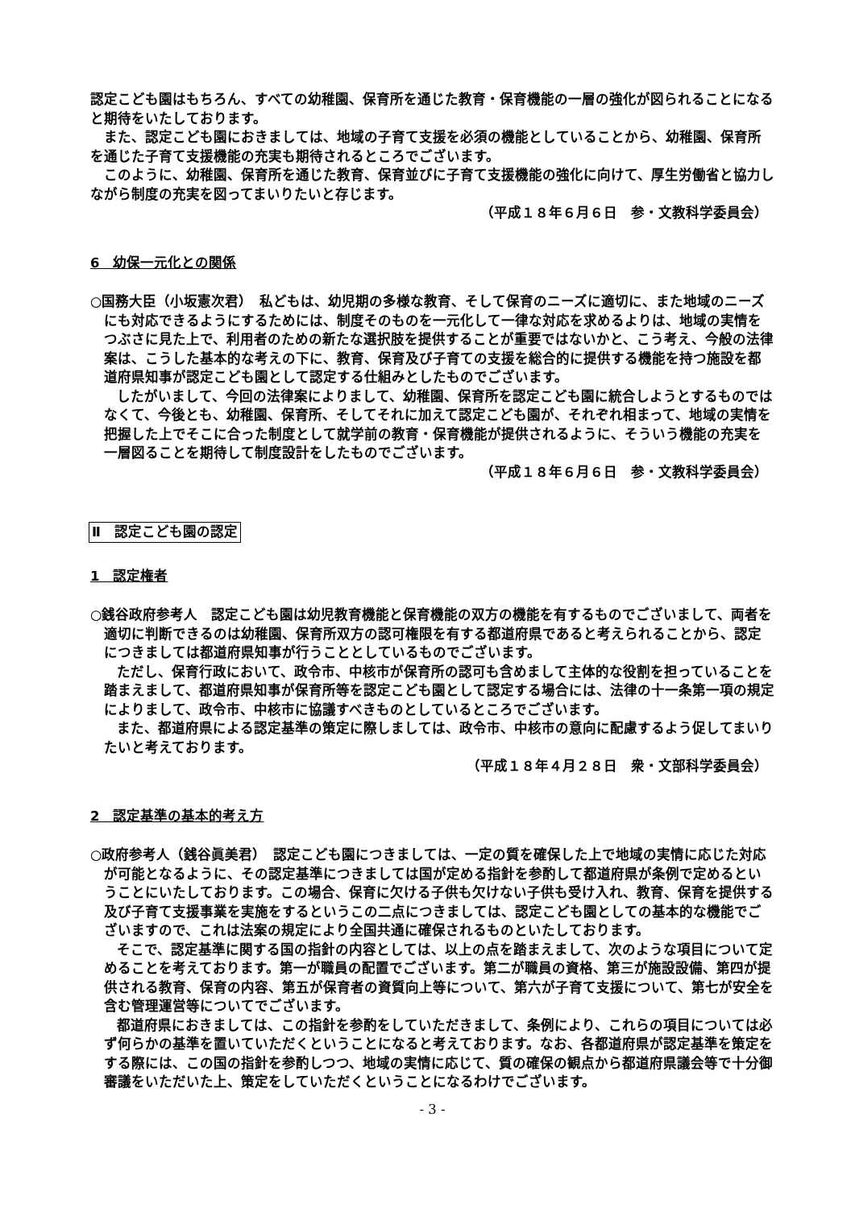認定こども園はもちろん、すべての幼稚園、保育所を通じた教育・保育機能の一層の強化が図られることになると期待をいたしております。
また、認定こども園におきましては、地域の子育て支援を必須の機能としていることから、幼稚園、保育所を通じた子育て支援機能の充実も期待されるところでございます。
このように、幼稚園、保育所を通じた教育、保育並びに子育て支援機能の強化に向けて、厚生労働省と協力しながら制度の充実を図ってまいりたいと存じます。
（平成１８年６月６日　参・文教科学委員会）
6　幼保一元化との関係
○国務大臣（小坂憲次君）　私どもは、幼児期の多様な教育、そして保育のニーズに適切に、また地域のニーズにも対応できるようにするためには、制度そのものを一元化して一律な対応を求めるよりは、地域の実情をつぶさに見た上で、利用者のための新たな選択肢を提供することが重要ではないかと、こう考え、今般の法律案は、こうした基本的な考えの下に、教育、保育及び子育ての支援を総合的に提供する機能を持つ施設を都道府県知事が認定こども園として認定する仕組みとしたものでございます。
したがいまして、今回の法律案によりまして、幼稚園、保育所を認定こども園に統合しようとするものではなくて、今後とも、幼稚園、保育所、そしてそれに加えて認定こども園が、それぞれ相まって、地域の実情を把握した上でそこに合った制度として就学前の教育・保育機能が提供されるように、そういう機能の充実を一層図ることを期待して制度設計をしたものでございます。
（平成１８年６月６日　参・文教科学委員会）
Ⅱ　認定こども園の認定
1　認定権者
○銭谷政府参考人　認定こども園は幼児教育機能と保育機能の双方の機能を有するものでございまして、両者を適切に判断できるのは幼稚園、保育所双方の認可権限を有する都道府県であると考えられることから、認定につきましては都道府県知事が行うこととしているものでございます。
ただし、保育行政において、政令市、中核市が保育所の認可も含めまして主体的な役割を担っていることを踏まえまして、都道府県知事が保育所等を認定こども園として認定する場合には、法律の十一条第一項の規定によりまして、政令市、中核市に協議すべきものとしているところでございます。
また、都道府県による認定基準の策定に際しましては、政令市、中核市の意向に配慮するよう促してまいりたいと考えております。
（平成１８年４月２８日　衆・文部科学委員会）
2　認定基準の基本的考え方
○政府参考人（銭谷眞美君）　認定こども園につきましては、一定の質を確保した上で地域の実情に応じた対応が可能となるように、その認定基準につきましては国が定める指針を参酌して都道府県が条例で定めるということにいたしております。この場合、保育に欠ける子供も欠けない子供も受け入れ、教育、保育を提供する及び子育て支援事業を実施をするというこの二点につきましては、認定こども園としての基本的な機能でございますので、これは法案の規定により全国共通に確保されるものといたしております。
そこで、認定基準に関する国の指針の内容としては、以上の点を踏まえまして、次のような項目について定めることを考えております。第一が職員の配置でございます。第二が職員の資格、第三が施設設備、第四が提供される教育、保育の内容、第五が保育者の資質向上等について、第六が子育て支援について、第七が安全を含む管理運営等についてでございます。
都道府県におきましては、この指針を参酌をしていただきまして、条例により、これらの項目については必ず何らかの基準を置いていただくということになると考えております。なお、各都道府県が認定基準を策定をする際には、この国の指針を参酌しつつ、地域の実情に応じて、質の確保の観点から都道府県議会等で十分御審議をいただいた上、策定をしていただくということになるわけでございます。
- 3 -